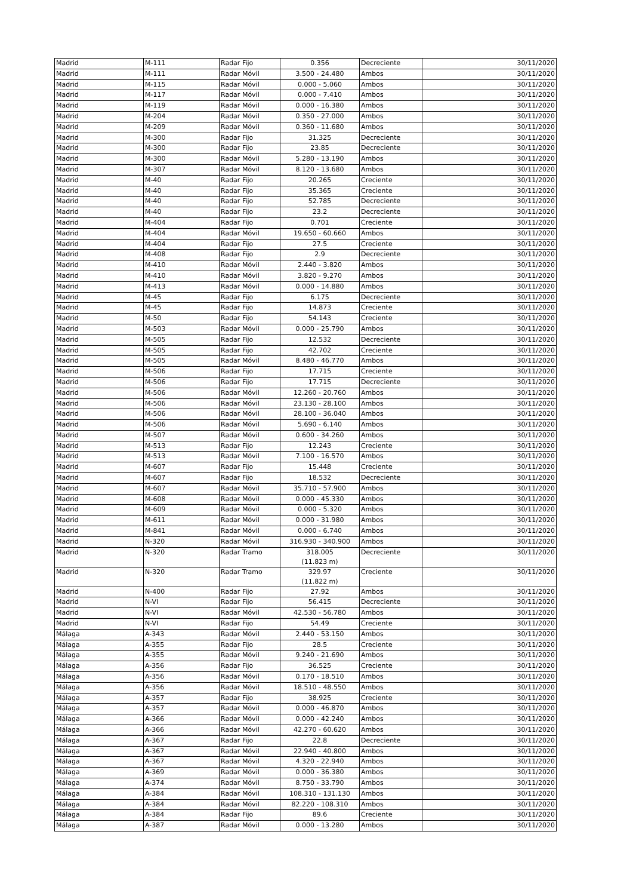| Madrid | M-111 | Radar Fijo | 0.356 | Decreciente | 30/11/2020 |
| Madrid | M-111 | Radar Móvil | 3.500 - 24.480 | Ambos | 30/11/2020 |
| Madrid | M-115 | Radar Móvil | 0.000 - 5.060 | Ambos | 30/11/2020 |
| Madrid | M-117 | Radar Móvil | 0.000 - 7.410 | Ambos | 30/11/2020 |
| Madrid | M-119 | Radar Móvil | 0.000 - 16.380 | Ambos | 30/11/2020 |
| Madrid | M-204 | Radar Móvil | 0.350 - 27.000 | Ambos | 30/11/2020 |
| Madrid | M-209 | Radar Móvil | 0.360 - 11.680 | Ambos | 30/11/2020 |
| Madrid | M-300 | Radar Fijo | 31.325 | Decreciente | 30/11/2020 |
| Madrid | M-300 | Radar Fijo | 23.85 | Decreciente | 30/11/2020 |
| Madrid | M-300 | Radar Móvil | 5.280 - 13.190 | Ambos | 30/11/2020 |
| Madrid | M-307 | Radar Móvil | 8.120 - 13.680 | Ambos | 30/11/2020 |
| Madrid | M-40 | Radar Fijo | 20.265 | Creciente | 30/11/2020 |
| Madrid | M-40 | Radar Fijo | 35.365 | Creciente | 30/11/2020 |
| Madrid | M-40 | Radar Fijo | 52.785 | Decreciente | 30/11/2020 |
| Madrid | M-40 | Radar Fijo | 23.2 | Decreciente | 30/11/2020 |
| Madrid | M-404 | Radar Fijo | 0.701 | Creciente | 30/11/2020 |
| Madrid | M-404 | Radar Móvil | 19.650 - 60.660 | Ambos | 30/11/2020 |
| Madrid | M-404 | Radar Fijo | 27.5 | Creciente | 30/11/2020 |
| Madrid | M-408 | Radar Fijo | 2.9 | Decreciente | 30/11/2020 |
| Madrid | M-410 | Radar Móvil | 2.440 - 3.820 | Ambos | 30/11/2020 |
| Madrid | M-410 | Radar Móvil | 3.820 - 9.270 | Ambos | 30/11/2020 |
| Madrid | M-413 | Radar Móvil | 0.000 - 14.880 | Ambos | 30/11/2020 |
| Madrid | M-45 | Radar Fijo | 6.175 | Decreciente | 30/11/2020 |
| Madrid | M-45 | Radar Fijo | 14.873 | Creciente | 30/11/2020 |
| Madrid | M-50 | Radar Fijo | 54.143 | Creciente | 30/11/2020 |
| Madrid | M-503 | Radar Móvil | 0.000 - 25.790 | Ambos | 30/11/2020 |
| Madrid | M-505 | Radar Fijo | 12.532 | Decreciente | 30/11/2020 |
| Madrid | M-505 | Radar Fijo | 42.702 | Creciente | 30/11/2020 |
| Madrid | M-505 | Radar Móvil | 8.480 - 46.770 | Ambos | 30/11/2020 |
| Madrid | M-506 | Radar Fijo | 17.715 | Creciente | 30/11/2020 |
| Madrid | M-506 | Radar Fijo | 17.715 | Decreciente | 30/11/2020 |
| Madrid | M-506 | Radar Móvil | 12.260 - 20.760 | Ambos | 30/11/2020 |
| Madrid | M-506 | Radar Móvil | 23.130 - 28.100 | Ambos | 30/11/2020 |
| Madrid | M-506 | Radar Móvil | 28.100 - 36.040 | Ambos | 30/11/2020 |
| Madrid | M-506 | Radar Móvil | 5.690 - 6.140 | Ambos | 30/11/2020 |
| Madrid | M-507 | Radar Móvil | 0.600 - 34.260 | Ambos | 30/11/2020 |
| Madrid | M-513 | Radar Fijo | 12.243 | Creciente | 30/11/2020 |
| Madrid | M-513 | Radar Móvil | 7.100 - 16.570 | Ambos | 30/11/2020 |
| Madrid | M-607 | Radar Fijo | 15.448 | Creciente | 30/11/2020 |
| Madrid | M-607 | Radar Fijo | 18.532 | Decreciente | 30/11/2020 |
| Madrid | M-607 | Radar Móvil | 35.710 - 57.900 | Ambos | 30/11/2020 |
| Madrid | M-608 | Radar Móvil | 0.000 - 45.330 | Ambos | 30/11/2020 |
| Madrid | M-609 | Radar Móvil | 0.000 - 5.320 | Ambos | 30/11/2020 |
| Madrid | M-611 | Radar Móvil | 0.000 - 31.980 | Ambos | 30/11/2020 |
| Madrid | M-841 | Radar Móvil | 0.000 - 6.740 | Ambos | 30/11/2020 |
| Madrid | N-320 | Radar Móvil | 316.930 - 340.900 | Ambos | 30/11/2020 |
| Madrid | N-320 | Radar Tramo | 318.005 (11.823 m) | Decreciente | 30/11/2020 |
| Madrid | N-320 | Radar Tramo | 329.97 (11.822 m) | Creciente | 30/11/2020 |
| Madrid | N-400 | Radar Fijo | 27.92 | Ambos | 30/11/2020 |
| Madrid | N-VI | Radar Fijo | 56.415 | Decreciente | 30/11/2020 |
| Madrid | N-VI | Radar Móvil | 42.530 - 56.780 | Ambos | 30/11/2020 |
| Madrid | N-VI | Radar Fijo | 54.49 | Creciente | 30/11/2020 |
| Málaga | A-343 | Radar Móvil | 2.440 - 53.150 | Ambos | 30/11/2020 |
| Málaga | A-355 | Radar Fijo | 28.5 | Creciente | 30/11/2020 |
| Málaga | A-355 | Radar Móvil | 9.240 - 21.690 | Ambos | 30/11/2020 |
| Málaga | A-356 | Radar Fijo | 36.525 | Creciente | 30/11/2020 |
| Málaga | A-356 | Radar Móvil | 0.170 - 18.510 | Ambos | 30/11/2020 |
| Málaga | A-356 | Radar Móvil | 18.510 - 48.550 | Ambos | 30/11/2020 |
| Málaga | A-357 | Radar Fijo | 38.925 | Creciente | 30/11/2020 |
| Málaga | A-357 | Radar Móvil | 0.000 - 46.870 | Ambos | 30/11/2020 |
| Málaga | A-366 | Radar Móvil | 0.000 - 42.240 | Ambos | 30/11/2020 |
| Málaga | A-366 | Radar Móvil | 42.270 - 60.620 | Ambos | 30/11/2020 |
| Málaga | A-367 | Radar Fijo | 22.8 | Decreciente | 30/11/2020 |
| Málaga | A-367 | Radar Móvil | 22.940 - 40.800 | Ambos | 30/11/2020 |
| Málaga | A-367 | Radar Móvil | 4.320 - 22.940 | Ambos | 30/11/2020 |
| Málaga | A-369 | Radar Móvil | 0.000 - 36.380 | Ambos | 30/11/2020 |
| Málaga | A-374 | Radar Móvil | 8.750 - 33.790 | Ambos | 30/11/2020 |
| Málaga | A-384 | Radar Móvil | 108.310 - 131.130 | Ambos | 30/11/2020 |
| Málaga | A-384 | Radar Móvil | 82.220 - 108.310 | Ambos | 30/11/2020 |
| Málaga | A-384 | Radar Fijo | 89.6 | Creciente | 30/11/2020 |
| Málaga | A-387 | Radar Móvil | 0.000 - 13.280 | Ambos | 30/11/2020 |